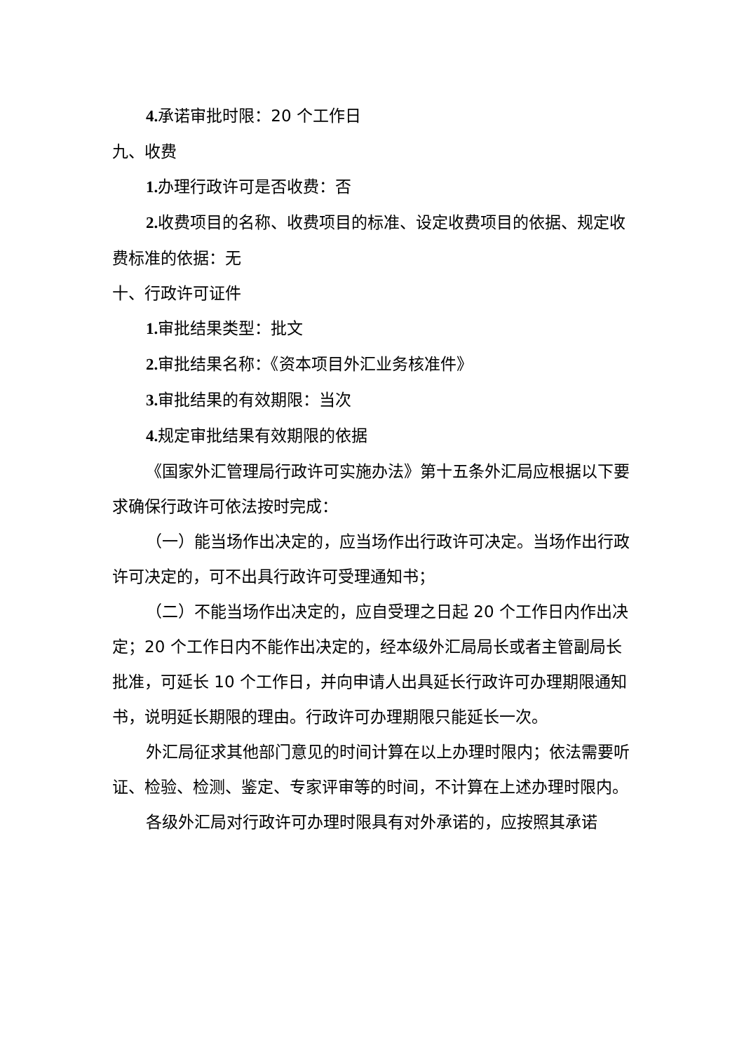4. 承诺审批时限：20 个工作日
九、收费
1. 办理行政许可是否收费：否
2. 收费项目的名称、收费项目的标准、设定收费项目的依据、规定收费标准的依据：无
十、行政许可证件
1. 审批结果类型：批文
2. 审批结果名称：《资本项目外汇业务核准件》
3. 审批结果的有效期限：当次
4. 规定审批结果有效期限的依据
《国家外汇管理局行政许可实施办法》第十五条外汇局应根据以下要求确保行政许可依法按时完成：
（一）能当场作出决定的，应当场作出行政许可决定。当场作出行政许可决定的，可不出具行政许可受理通知书；
（二）不能当场作出决定的，应自受理之日起 20 个工作日内作出决定；20 个工作日内不能作出决定的，经本级外汇局局长或者主管副局长批准，可延长 10 个工作日，并向申请人出具延长行政许可办理期限通知书，说明延长期限的理由。行政许可办理期限只能延长一次。
外汇局征求其他部门意见的时间计算在以上办理时限内；依法需要听证、检验、检测、鉴定、专家评审等的时间，不计算在上述办理时限内。
各级外汇局对行政许可办理时限具有对外承诺的，应按照其承诺